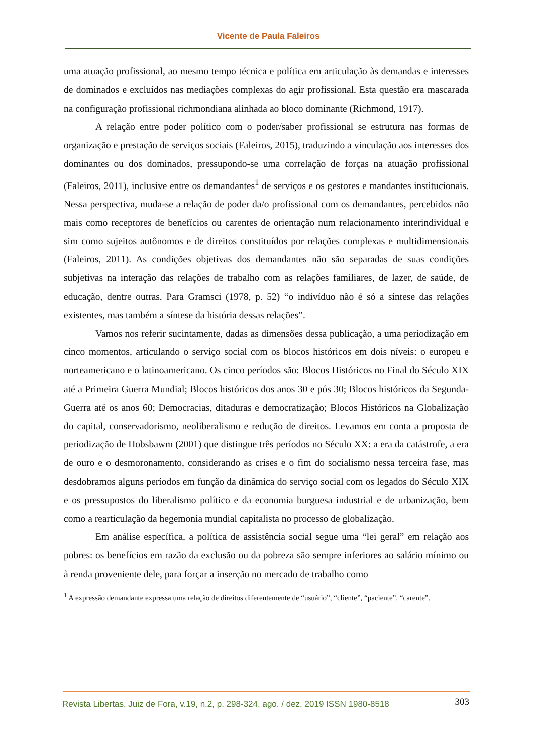Vicente de Paula Faleiros
uma atuação profissional, ao mesmo tempo técnica e política em articulação às demandas e interesses de dominados e excluídos nas mediações complexas do agir profissional. Esta questão era mascarada na configuração profissional richmondiana alinhada ao bloco dominante (Richmond, 1917).
A relação entre poder político com o poder/saber profissional se estrutura nas formas de organização e prestação de serviços sociais (Faleiros, 2015), traduzindo a vinculação aos interesses dos dominantes ou dos dominados, pressupondo-se uma correlação de forças na atuação profissional (Faleiros, 2011), inclusive entre os demandantes<sup>1</sup> de serviços e os gestores e mandantes institucionais. Nessa perspectiva, muda-se a relação de poder da/o profissional com os demandantes, percebidos não mais como receptores de benefícios ou carentes de orientação num relacionamento interindividual e sim como sujeitos autônomos e de direitos constituídos por relações complexas e multidimensionais (Faleiros, 2011). As condições objetivas dos demandantes não são separadas de suas condições subjetivas na interação das relações de trabalho com as relações familiares, de lazer, de saúde, de educação, dentre outras. Para Gramsci (1978, p. 52) “o indivíduo não é só a síntese das relações existentes, mas também a síntese da história dessas relações”.
Vamos nos referir sucintamente, dadas as dimensões dessa publicação, a uma periodização em cinco momentos, articulando o serviço social com os blocos históricos em dois níveis: o europeu e norteamericano e o latinoamericano. Os cinco períodos são: Blocos Históricos no Final do Século XIX até a Primeira Guerra Mundial; Blocos históricos dos anos 30 e pós 30; Blocos históricos da Segunda-Guerra até os anos 60; Democracias, ditaduras e democratização; Blocos Históricos na Globalização do capital, conservadorismo, neoliberalismo e redução de direitos. Levamos em conta a proposta de periodização de Hobsbawm (2001) que distingue três períodos no Século XX: a era da catástrofe, a era de ouro e o desmoronamento, considerando as crises e o fim do socialismo nessa terceira fase, mas desdobramos alguns períodos em função da dinâmica do serviço social com os legados do Século XIX e os pressupostos do liberalismo político e da economia burguesa industrial e de urbanização, bem como a rearticulação da hegemonia mundial capitalista no processo de globalização.
Em análise específica, a política de assistência social segue uma “lei geral” em relação aos pobres: os benefícios em razão da exclusão ou da pobreza são sempre inferiores ao salário mínimo ou à renda proveniente dele, para forçar a inserção no mercado de trabalho como
<sup>1</sup> A expressão demandante expressa uma relação de direitos diferentemente de “usuário”, “cliente”, “paciente”, “carente”.
Revista Libertas, Juiz de Fora, v.19, n.2, p. 298-324, ago. / dez. 2019 ISSN 1980-8518 303